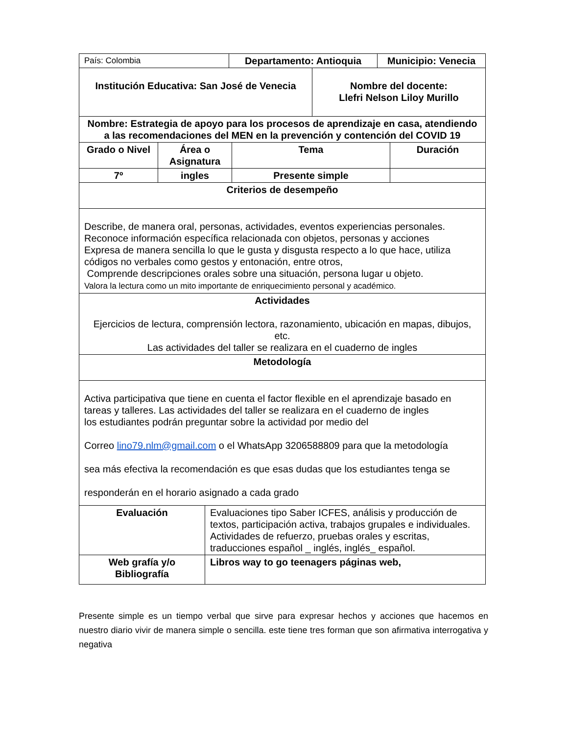| País: Colombia | Departamento: Antioquia | Municipio: Venecia |
| Institución Educativa: San José de Venecia | Nombre del docente: Llefri Nelson Liloy Murillo |
| Nombre: Estrategia de apoyo para los procesos de aprendizaje en casa, atendiendo a las recomendaciones del MEN en la prevención y contención del COVID 19 | |
| Grado o Nivel | Área o Asignatura | Tema | Duración |
| --- | --- | --- | --- |
| 7º | ingles | Presente simple | |
| Criterios de desempeño | | | |
| Describe, de manera oral, personas, actividades, eventos experiencias personales. Reconoce información específica relacionada con objetos, personas y acciones Expresa de manera sencilla lo que le gusta y disgusta respecto a lo que hace, utiliza códigos no verbales como gestos y entonación, entre otros, Comprende descripciones orales sobre una situación, persona lugar u objeto. Valora la lectura como un mito importante de enriquecimiento personal y académico. | | | |
| Actividades Ejercicios de lectura, comprensión lectora, razonamiento, ubicación en mapas, dibujos, etc. Las actividades del taller se realizara en el cuaderno de ingles | | | |
| Metodología | | | |
| Activa participativa que tiene en cuenta el factor flexible en el aprendizaje basado en tareas y talleres. Las actividades del taller se realizara en el cuaderno de ingles los estudiantes podrán preguntar sobre la actividad por medio del Correo lino79.nlm@gmail.com o el WhatsApp 3206588809 para que la metodología sea más efectiva la recomendación es que esas dudas que los estudiantes tenga se responderán en el horario asignado a cada grado | | | |
| Evaluación | Evaluaciones tipo Saber ICFES, análisis y producción de textos, participación activa, trabajos grupales e individuales. Actividades de refuerzo, pruebas orales y escritas, traducciones español _ inglés, inglés_ español. |
| Web grafía y/o Bibliografía | Libros way to go teenagers páginas web, |
Presente simple es un tiempo verbal que sirve para expresar hechos y acciones que hacemos en nuestro diario vivir de manera simple o sencilla. este tiene tres forman que son afirmativa interrogativa y negativa